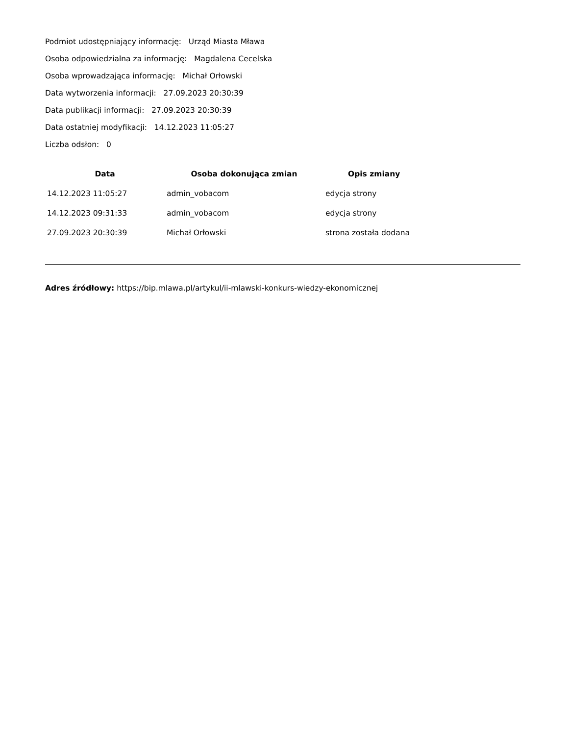Podmiot udostępniający informację: Urząd Miasta Mława
Osoba odpowiedzialna za informację: Magdalena Cecelska
Osoba wprowadzająca informację: Michał Orłowski
Data wytworzenia informacji: 27.09.2023 20:30:39
Data publikacji informacji: 27.09.2023 20:30:39
Data ostatniej modyfikacji: 14.12.2023 11:05:27
Liczba odsłon: 0
| Data | Osoba dokonująca zmian | Opis zmiany |
| --- | --- | --- |
| 14.12.2023 11:05:27 | admin_vobacom | edycja strony |
| 14.12.2023 09:31:33 | admin_vobacom | edycja strony |
| 27.09.2023 20:30:39 | Michał Orłowski | strona została dodana |
Adres źródłowy: https://bip.mlawa.pl/artykul/ii-mlawski-konkurs-wiedzy-ekonomicznej